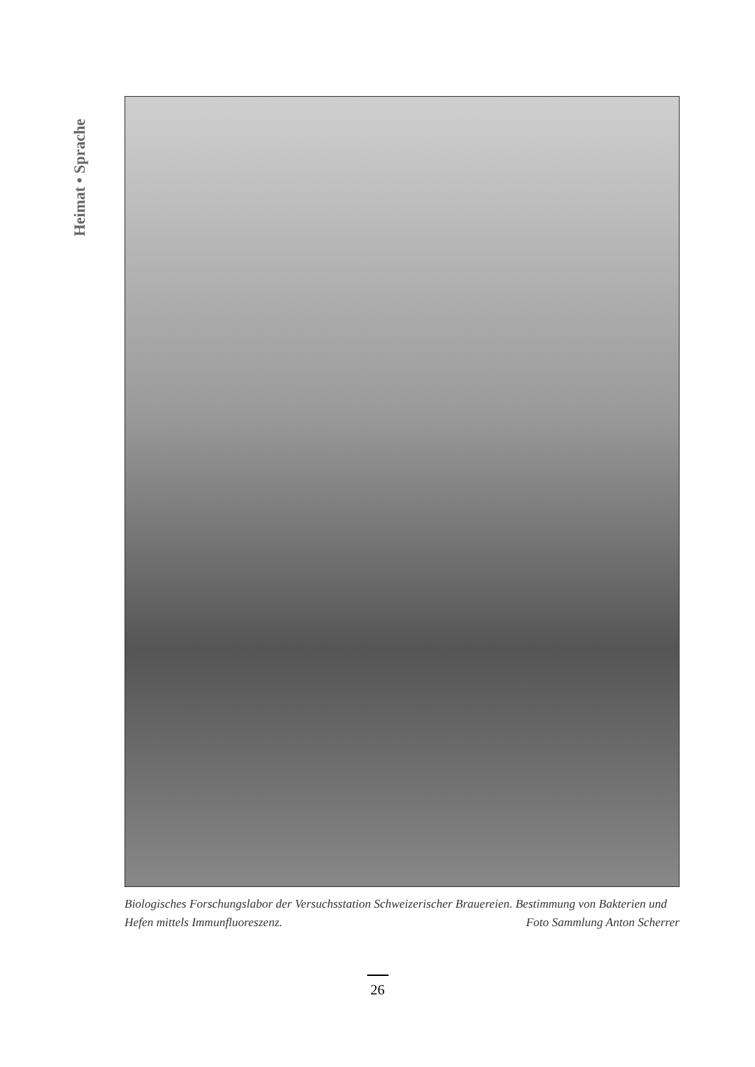Heimat • Sprache
Biologisches Forschungslabor der Versuchsstation Schweizerischer Brauereien. Bestimmung von Bakterien und Hefen mittels Immunfluoreszenz. Foto Sammlung Anton Scherrer
26